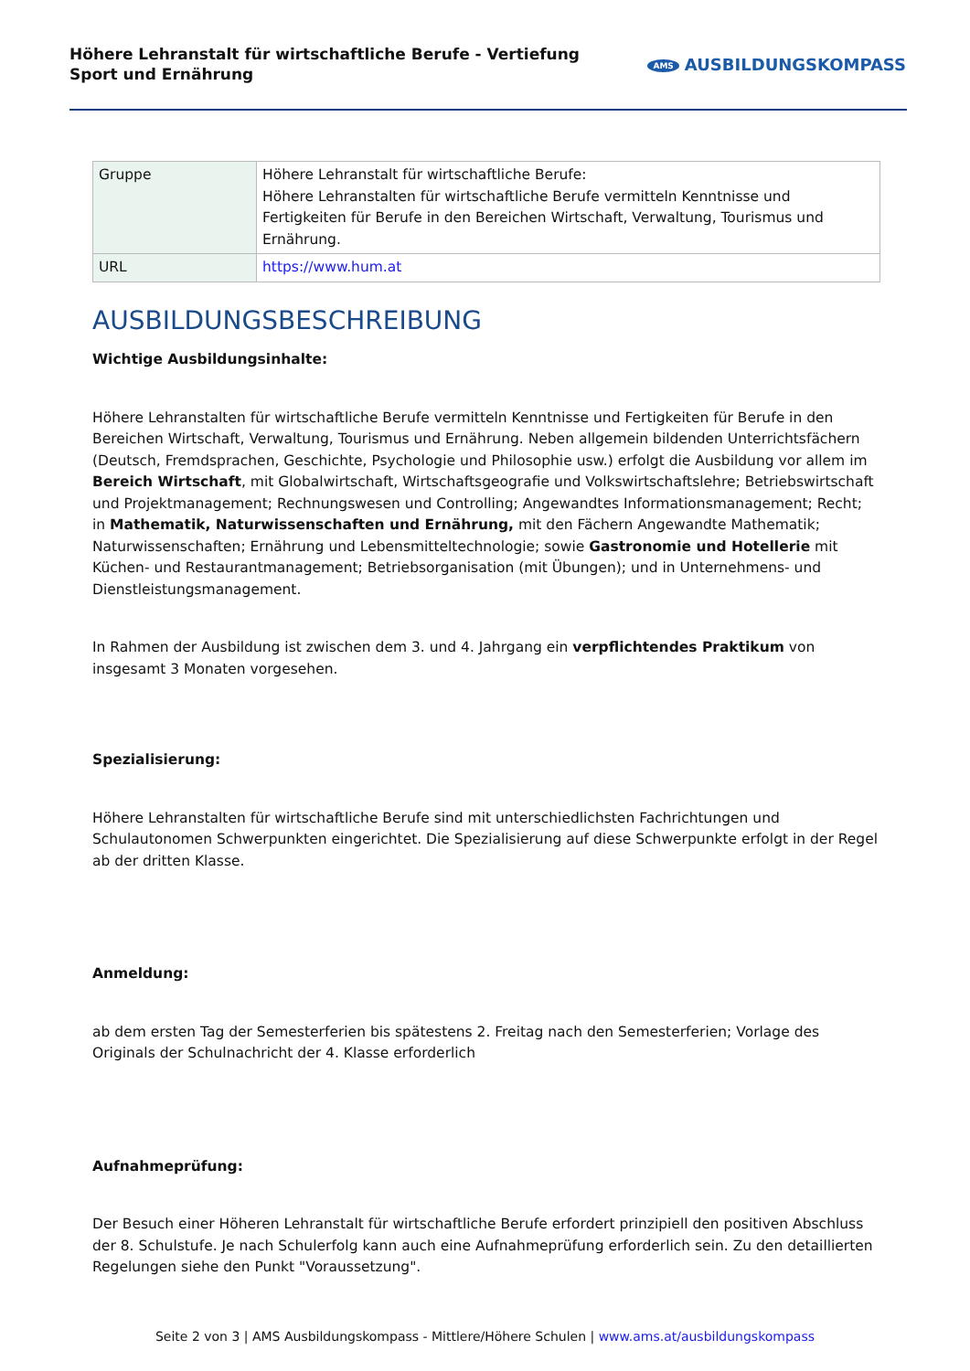Höhere Lehranstalt für wirtschaftliche Berufe - Vertiefung Sport und Ernährung
AMS AUSBILDUNGSKOMPASS
| Gruppe | Höhere Lehranstalt für wirtschaftliche Berufe: Höhere Lehranstalten für wirtschaftliche Berufe vermitteln Kenntnisse und Fertigkeiten für Berufe in den Bereichen Wirtschaft, Verwaltung, Tourismus und Ernährung. |
| URL | https://www.hum.at |
AUSBILDUNGSBESCHREIBUNG
Wichtige Ausbildungsinhalte:
Höhere Lehranstalten für wirtschaftliche Berufe vermitteln Kenntnisse und Fertigkeiten für Berufe in den Bereichen Wirtschaft, Verwaltung, Tourismus und Ernährung. Neben allgemein bildenden Unterrichtsfächern (Deutsch, Fremdsprachen, Geschichte, Psychologie und Philosophie usw.) erfolgt die Ausbildung vor allem im Bereich Wirtschaft, mit Globalwirtschaft, Wirtschaftsgeografie und Volkswirtschaftslehre; Betriebswirtschaft und Projektmanagement; Rechnungswesen und Controlling; Angewandtes Informationsmanagement; Recht;
in Mathematik, Naturwissenschaften und Ernährung, mit den Fächern Angewandte Mathematik; Naturwissenschaften; Ernährung und Lebensmitteltechnologie; sowie Gastronomie und Hotellerie mit Küchen- und Restaurantmanagement; Betriebsorganisation (mit Übungen); und in Unternehmens- und Dienstleistungsmanagement.
In Rahmen der Ausbildung ist zwischen dem 3. und 4. Jahrgang ein verpflichtendes Praktikum von insgesamt 3 Monaten vorgesehen.
Spezialisierung:
Höhere Lehranstalten für wirtschaftliche Berufe sind mit unterschiedlichsten Fachrichtungen und Schulautonomen Schwerpunkten eingerichtet. Die Spezialisierung auf diese Schwerpunkte erfolgt in der Regel ab der dritten Klasse.
Anmeldung:
ab dem ersten Tag der Semesterferien bis spätestens 2. Freitag nach den Semesterferien; Vorlage des Originals der Schulnachricht der 4. Klasse erforderlich
Aufnahmeprüfung:
Der Besuch einer Höheren Lehranstalt für wirtschaftliche Berufe erfordert prinzipiell den positiven Abschluss der 8. Schulstufe. Je nach Schulerfolg kann auch eine Aufnahmeprüfung erforderlich sein. Zu den detaillierten Regelungen siehe den Punkt "Voraussetzung".
Seite 2 von 3 | AMS Ausbildungskompass - Mittlere/Höhere Schulen | www.ams.at/ausbildungskompass